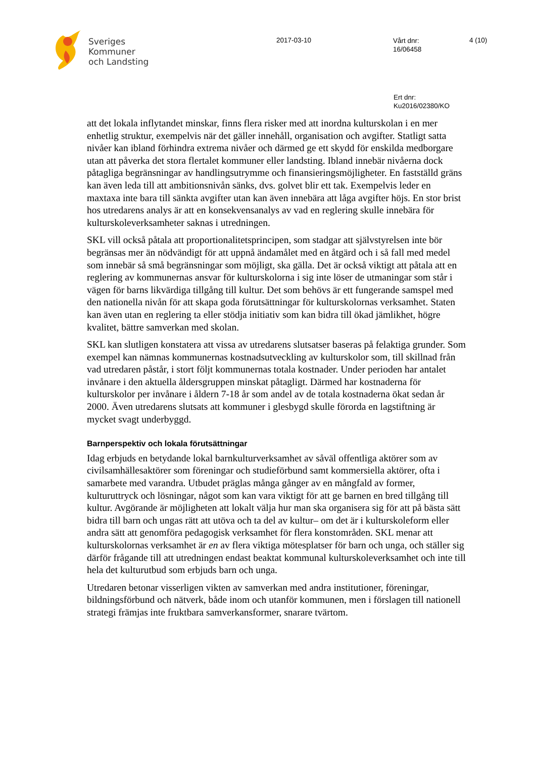Sveriges
Kommuner
och Landsting
2017-03-10
Vårt dnr:
16/06458
4 (10)
Ert dnr:
Ku2016/02380/KO
att det lokala inflytandet minskar, finns flera risker med att inordna kulturskolan i en mer enhetlig struktur, exempelvis när det gäller innehåll, organisation och avgifter. Statligt satta nivåer kan ibland förhindra extrema nivåer och därmed ge ett skydd för enskilda medborgare utan att påverka det stora flertalet kommuner eller landsting. Ibland innebär nivåerna dock påtagliga begränsningar av handlingsutrymme och finansieringsmöjligheter. En fastställd gräns kan även leda till att ambitionsnivån sänks, dvs. golvet blir ett tak. Exempelvis leder en maxtaxa inte bara till sänkta avgifter utan kan även innebära att låga avgifter höjs. En stor brist hos utredarens analys är att en konsekvensanalys av vad en reglering skulle innebära för kulturskoleverksamheter saknas i utredningen.
SKL vill också påtala att proportionalitetsprincipen, som stadgar att självstyrelsen inte bör begränsas mer än nödvändigt för att uppnå ändamålet med en åtgärd och i så fall med medel som innebär så små begränsningar som möjligt, ska gälla. Det är också viktigt att påtala att en reglering av kommunernas ansvar för kulturskolorna i sig inte löser de utmaningar som står i vägen för barns likvärdiga tillgång till kultur. Det som behövs är ett fungerande samspel med den nationella nivån för att skapa goda förutsättningar för kulturskolornas verksamhet. Staten kan även utan en reglering ta eller stödja initiativ som kan bidra till ökad jämlikhet, högre kvalitet, bättre samverkan med skolan.
SKL kan slutligen konstatera att vissa av utredarens slutsatser baseras på felaktiga grunder. Som exempel kan nämnas kommunernas kostnadsutveckling av kulturskolor som, till skillnad från vad utredaren påstår, i stort följt kommunernas totala kostnader. Under perioden har antalet invånare i den aktuella åldersgruppen minskat påtagligt. Därmed har kostnaderna för kulturskolor per invånare i åldern 7-18 år som andel av de totala kostnaderna ökat sedan år 2000. Även utredarens slutsats att kommuner i glesbygd skulle förorda en lagstiftning är mycket svagt underbyggd.
Barnperspektiv och lokala förutsättningar
Idag erbjuds en betydande lokal barnkulturverksamhet av såväl offentliga aktörer som av civilsamhällesaktörer som föreningar och studieförbund samt kommersiella aktörer, ofta i samarbete med varandra. Utbudet präglas många gånger av en mångfald av former, kulturuttryck och lösningar, något som kan vara viktigt för att ge barnen en bred tillgång till kultur. Avgörande är möjligheten att lokalt välja hur man ska organisera sig för att på bästa sätt bidra till barn och ungas rätt att utöva och ta del av kultur– om det är i kulturskoleform eller andra sätt att genomföra pedagogisk verksamhet för flera konstområden. SKL menar att kulturskolornas verksamhet är en av flera viktiga mötesplatser för barn och unga, och ställer sig därför frågande till att utredningen endast beaktat kommunal kulturskoleverksamhet och inte till hela det kulturutbud som erbjuds barn och unga.
Utredaren betonar visserligen vikten av samverkan med andra institutioner, föreningar, bildningsförbund och nätverk, både inom och utanför kommunen, men i förslagen till nationell strategi främjas inte fruktbara samverkansformer, snarare tvärtom.